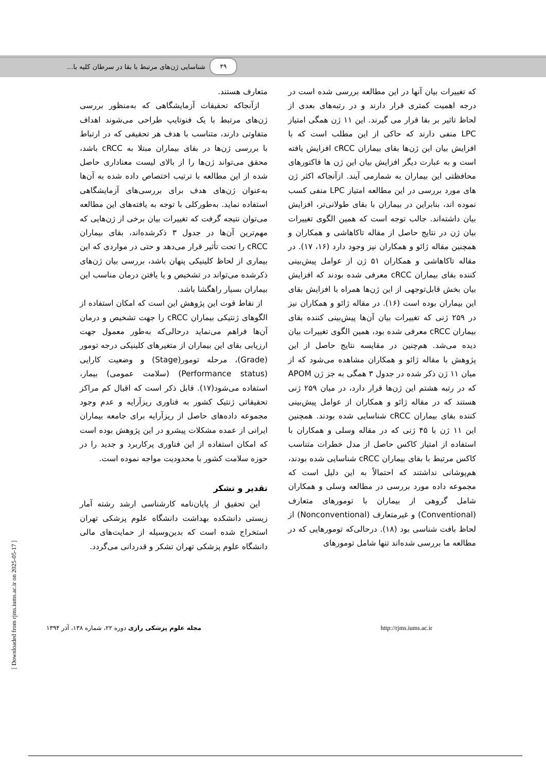۴۹ شناسایی ژن‌های مرتبط با بقا در سرطان کلیه با...
که تغییرات بیان آنها در این مطالعه بررسی شده است در درجه اهمیت کمتری قرار دارند و در رتبه‌های بعدی از لحاظ تاثیر بر بقا قرار می گیرند. این ۱۱ ژن همگی امتیاز LPC منفی دارند که حاکی از این مطلب است که با افزایش بیان این ژن‌ها بقای بیماران cRCC افزایش یافته است و به عبارت دیگر افزایش بیان این ژن ها فاکتورهای محافظتی این بیماران به شمارمی آیند. ازآنجاکه اکثر ژن های مورد بررسی در این مطالعه امتیاز LPC منفی کسب نموده اند، بنابراین در بیماران با بقای طولانی‌تر، افزایش بیان داشته‌اند. جالب توجه است که همین الگوی تغییرات بیان ژن در نتایج حاصل از مقاله تاکاهاشی و همکاران و همچنین مقاله ژائو و همکاران نیز وجود دارد (۱۶، ۱۷). در مقاله تاکاهاشی و همکاران ۵۱ ژن از عوامل پیش‌بینی کننده بقای بیماران cRCC معرفی شده بودند که افزایش بیان بخش قابل‌توجهی از این ژن‌ها همراه با افزایش بقای این بیماران بوده است (۱۶). در مقاله ژائو و همکاران نیز در ۲۵۹ ژنی که تغییرات بیان آن‌ها پیش‌بینی کننده بقای بیماران cRCC معرفی شده بود، همین الگوی تغییرات بیان دیده می‌شد. هم‌چنین در مقایسه نتایج حاصل از این پژوهش با مقاله ژائو و همکاران مشاهده می‌شود که از میان ۱۱ ژن ذکر شده در جدول ۳ همگی به جز ژن APOM که در رتبه هشتم این ژن‌ها قرار دارد، در میان ۲۵۹ ژنی هستند که در مقاله ژائو و همکاران از عوامل پیش‌بینی کننده بقای بیماران cRCC شناسایی شده بودند. همچنین این ۱۱ ژن با ۴۵ ژنی که در مقاله وسلی و همکاران با استفاده از امتیاز کاکس حاصل از مدل خطرات متناسب کاکس مرتبط با بقای بیماران cRCC شناسایی شده بودند، هم‌پوشانی نداشتند که احتمالاً به این دلیل است که مجموعه داده مورد بررسی در مطالعه وسلی و همکاران شامل گروهی از بیماران با تومورهای متعارف (Conventional) و غیرمتعارف (Nonconventional) از لحاظ بافت شناسی بود (۱۸). درحالی‌که تومورهایی که در مطالعه ما بررسی شده‌اند تنها شامل تومورهای
متعارف هستند.
ازآنجاکه تحقیقات آزمایشگاهی که به‌منظور بررسی ژن‌های مرتبط با یک فنوتایپ طراحی می‌شوند اهداف متفاوتی دارند، متناسب با هدف هر تحقیقی که در ارتباط با بررسی ژن‌ها در بقای بیماران مبتلا به cRCC باشد، محقق می‌تواند ژن‌ها را از بالای لیست معناداری حاصل شده از این مطالعه با ترتیب اختصاص داده شده به آن‌ها به‌عنوان ژن‌های هدف برای بررسی‌های آزمایشگاهی استفاده نماید. به‌طورکلی با توجه به یافته‌های این مطالعه می‌توان نتیجه گرفت که تغییرات بیان برخی از ژن‌هایی که مهم‌ترین آن‌ها در جدول ۳ ذکرشده‌اند، بقای بیماران cRCC را تحت تأثیر قرار می‌دهد و حتی در مواردی که این بیماری از لحاظ کلینیکی پنهان باشد، بررسی بیان ژن‌های ذکرشده می‌تواند در تشخیص و یا یافتن درمان مناسب این بیماران بسیار راهگشا باشد.
از نقاط قوت این پژوهش این است که امکان استفاده از الگوهای ژنتیکی بیماران cRCC را جهت تشخیص و درمان آن‌ها فراهم می‌نماید درحالی‌که به‌طور معمول جهت ارزیابی بقای این بیماران از متغیرهای کلینیکی درجه تومور (Grade)، مرحله تومور(Stage) و وضعیت کارایی (Performance status) (سلامت عمومی) بیمار، استفاده می‌شود(۱۷). قابل ذکر است که اقبال کم مراکز تحقیقاتی ژنتیک کشور به فناوری ریزآرایه و عدم وجود مجموعه داده‌های حاصل از ریزآرایه برای جامعه بیماران ایرانی از عمده مشکلات پیشرو در این پژوهش بوده است که امکان استفاده از این فناوری پرکاربرد و جدید را در حوزه سلامت کشور با محدودیت مواجه نموده است.
تقدیر و تشکر
این تحقیق از پایان‌نامه کارشناسی ارشد رشته آمار زیستی دانشکده بهداشت دانشگاه علوم پزشکی تهران استخراج شده است که بدین‌وسیله از حمایت‌های مالی دانشگاه علوم پزشکی تهران تشکر و قدردانی می‌گردد.
مجله علوم پزشکی رازی دوره ۲۲، شماره ۱۳۸، آذر ۱۳۹۴ http://rjms.iums.ac.ir
[ Downloaded from rjms.iums.ac.ir on 2025-05-17 ]